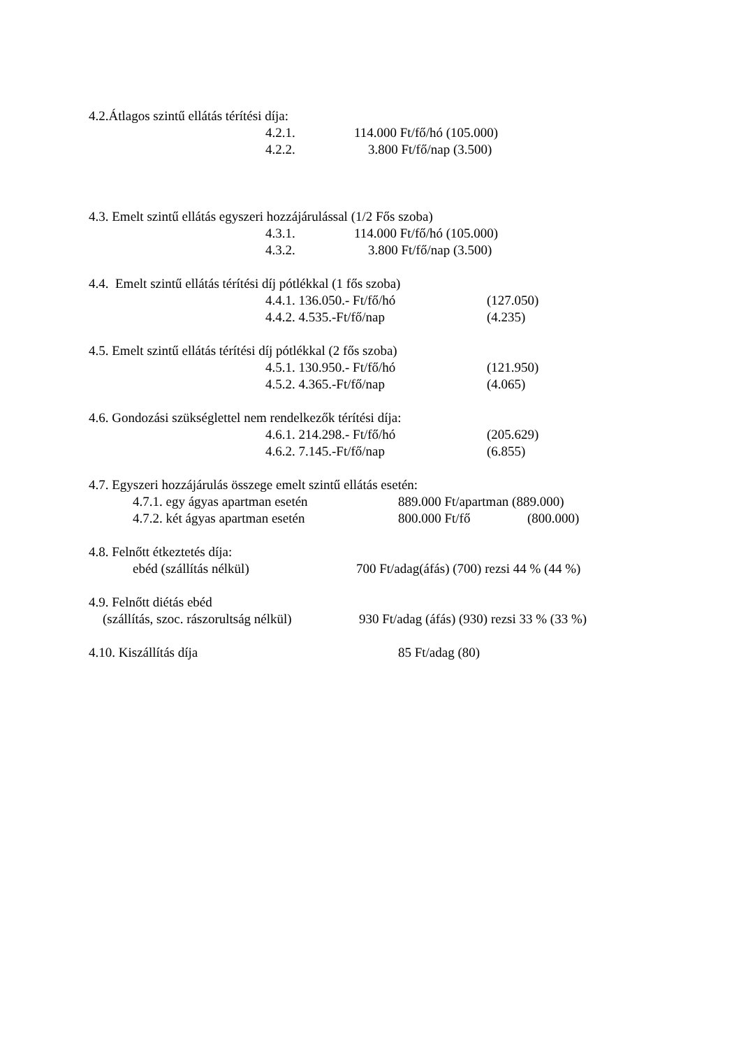4.2.Átlagos szintű ellátás térítési díja:
4.2.1. 114.000 Ft/fő/hó (105.000)
4.2.2. 3.800 Ft/fő/nap (3.500)
4.3. Emelt szintű ellátás egyszeri hozzájárulással (1/2 Fős szoba)
4.3.1. 114.000 Ft/fő/hó (105.000)
4.3.2. 3.800 Ft/fő/nap (3.500)
4.4. Emelt szintű ellátás térítési díj pótlékkal (1 fős szoba)
4.4.1. 136.050.- Ft/fő/hó (127.050)
4.4.2. 4.535.-Ft/fő/nap (4.235)
4.5. Emelt szintű ellátás térítési díj pótlékkal (2 fős szoba)
4.5.1. 130.950.- Ft/fő/hó (121.950)
4.5.2. 4.365.-Ft/fő/nap (4.065)
4.6. Gondozási szükséglettel nem rendelkezők térítési díja:
4.6.1. 214.298.- Ft/fő/hó (205.629)
4.6.2. 7.145.-Ft/fő/nap (6.855)
4.7. Egyszeri hozzájárulás összege emelt szintű ellátás esetén:
4.7.1. egy ágyas apartman esetén 889.000 Ft/apartman (889.000)
4.7.2. két ágyas apartman esetén 800.000 Ft/fő (800.000)
4.8. Felnőtt étkeztetés díja:
ebéd (szállítás nélkül) 700 Ft/adag(áfás) (700) rezsi 44 % (44 %)
4.9. Felnőtt diétás ebéd
(szállítás, szoc. rászorultság nélkül) 930 Ft/adag (áfás) (930) rezsi 33 % (33 %)
4.10. Kiszállítás díja 85 Ft/adag (80)